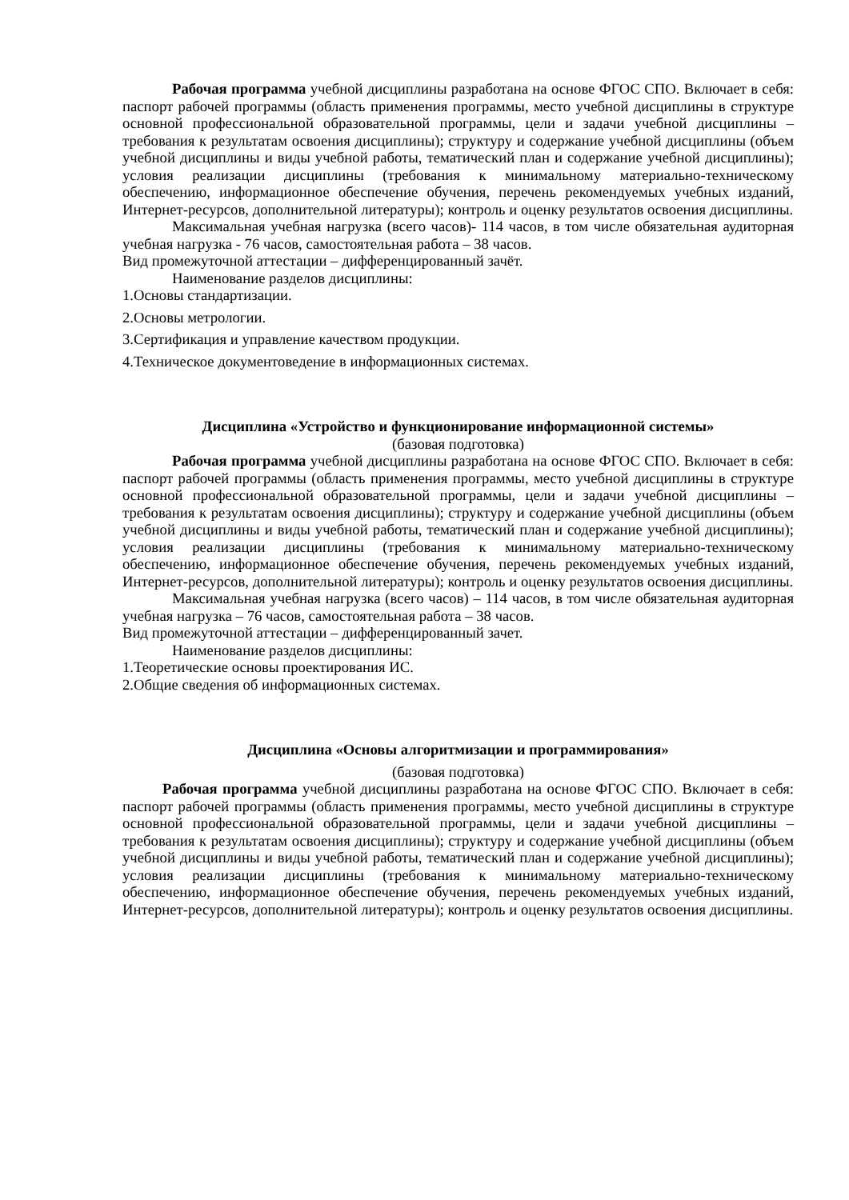Рабочая программа учебной дисциплины разработана на основе ФГОС СПО. Включает в себя: паспорт рабочей программы (область применения программы, место учебной дисциплины в структуре основной профессиональной образовательной программы, цели и задачи учебной дисциплины – требования к результатам освоения дисциплины); структуру и содержание учебной дисциплины (объем учебной дисциплины и виды учебной работы, тематический план и содержание учебной дисциплины); условия реализации дисциплины (требования к минимальному материально-техническому обеспечению, информационное обеспечение обучения, перечень рекомендуемых учебных изданий, Интернет-ресурсов, дополнительной литературы); контроль и оценку результатов освоения дисциплины.
Максимальная учебная нагрузка (всего часов)- 114 часов, в том числе обязательная аудиторная учебная нагрузка - 76 часов, самостоятельная работа – 38 часов.
Вид промежуточной аттестации – дифференцированный зачёт.
Наименование разделов дисциплины:
1.Основы стандартизации.
2.Основы метрологии.
3.Сертификация и управление качеством продукции.
4.Техническое документоведение в информационных системах.
Дисциплина «Устройство и функционирование информационной системы»
(базовая подготовка)
Рабочая программа учебной дисциплины разработана на основе ФГОС СПО. Включает в себя: паспорт рабочей программы (область применения программы, место учебной дисциплины в структуре основной профессиональной образовательной программы, цели и задачи учебной дисциплины – требования к результатам освоения дисциплины); структуру и содержание учебной дисциплины (объем учебной дисциплины и виды учебной работы, тематический план и содержание учебной дисциплины); условия реализации дисциплины (требования к минимальному материально-техническому обеспечению, информационное обеспечение обучения, перечень рекомендуемых учебных изданий, Интернет-ресурсов, дополнительной литературы); контроль и оценку результатов освоения дисциплины.
Максимальная учебная нагрузка (всего часов) – 114 часов, в том числе обязательная аудиторная учебная нагрузка – 76 часов, самостоятельная работа – 38 часов.
Вид промежуточной аттестации – дифференцированный зачет.
Наименование разделов дисциплины:
1.Теоретические основы проектирования ИС.
2.Общие сведения об информационных системах.
Дисциплина «Основы алгоритмизации и программирования»
(базовая подготовка)
Рабочая программа учебной дисциплины разработана на основе ФГОС СПО. Включает в себя: паспорт рабочей программы (область применения программы, место учебной дисциплины в структуре основной профессиональной образовательной программы, цели и задачи учебной дисциплины – требования к результатам освоения дисциплины); структуру и содержание учебной дисциплины (объем учебной дисциплины и виды учебной работы, тематический план и содержание учебной дисциплины); условия реализации дисциплины (требования к минимальному материально-техническому обеспечению, информационное обеспечение обучения, перечень рекомендуемых учебных изданий, Интернет-ресурсов, дополнительной литературы); контроль и оценку результатов освоения дисциплины.